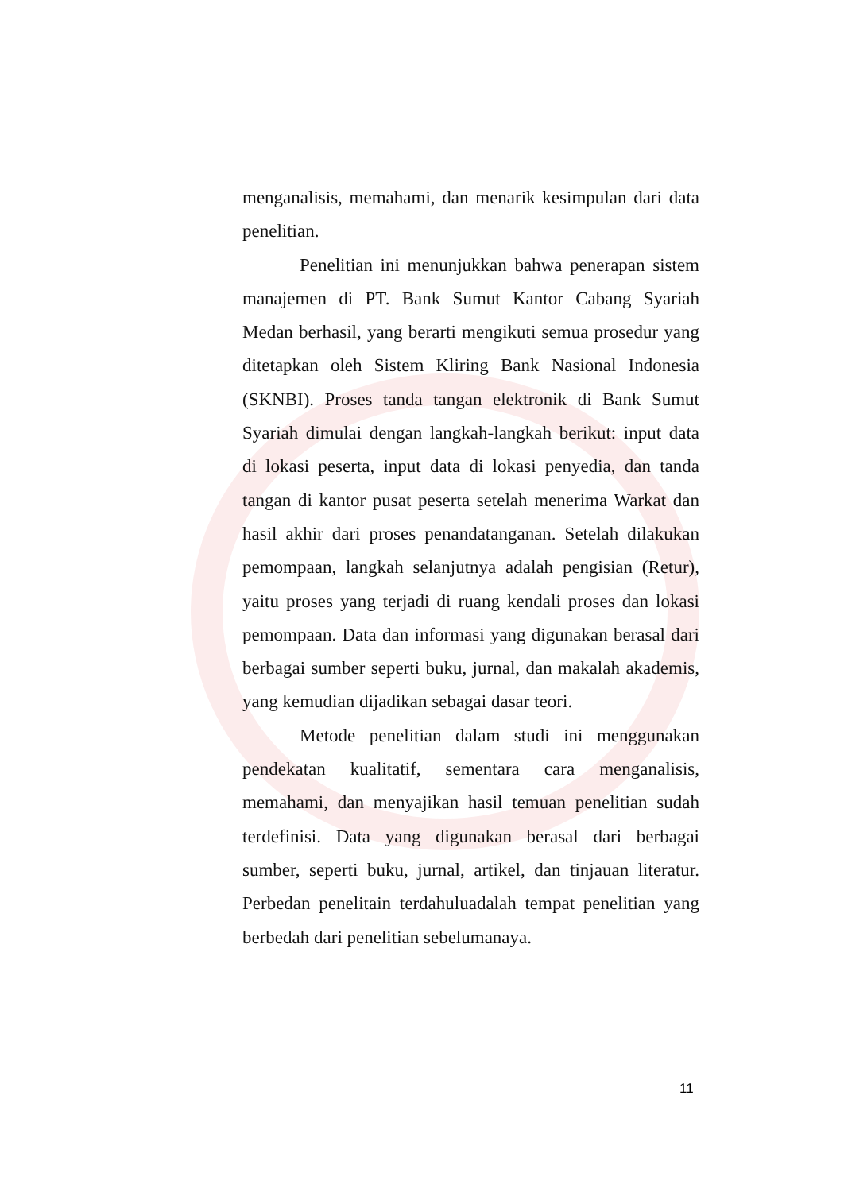menganalisis, memahami, dan menarik kesimpulan dari data penelitian.
Penelitian ini menunjukkan bahwa penerapan sistem manajemen di PT. Bank Sumut Kantor Cabang Syariah Medan berhasil, yang berarti mengikuti semua prosedur yang ditetapkan oleh Sistem Kliring Bank Nasional Indonesia (SKNBI). Proses tanda tangan elektronik di Bank Sumut Syariah dimulai dengan langkah-langkah berikut: input data di lokasi peserta, input data di lokasi penyedia, dan tanda tangan di kantor pusat peserta setelah menerima Warkat dan hasil akhir dari proses penandatanganan. Setelah dilakukan pemompaan, langkah selanjutnya adalah pengisian (Retur), yaitu proses yang terjadi di ruang kendali proses dan lokasi pemompaan. Data dan informasi yang digunakan berasal dari berbagai sumber seperti buku, jurnal, dan makalah akademis, yang kemudian dijadikan sebagai dasar teori.
Metode penelitian dalam studi ini menggunakan pendekatan kualitatif, sementara cara menganalisis, memahami, dan menyajikan hasil temuan penelitian sudah terdefinisi. Data yang digunakan berasal dari berbagai sumber, seperti buku, jurnal, artikel, dan tinjauan literatur. Perbedan penelitain terdahuluadalah tempat penelitian yang berbedah dari penelitian sebelumanaya.
11